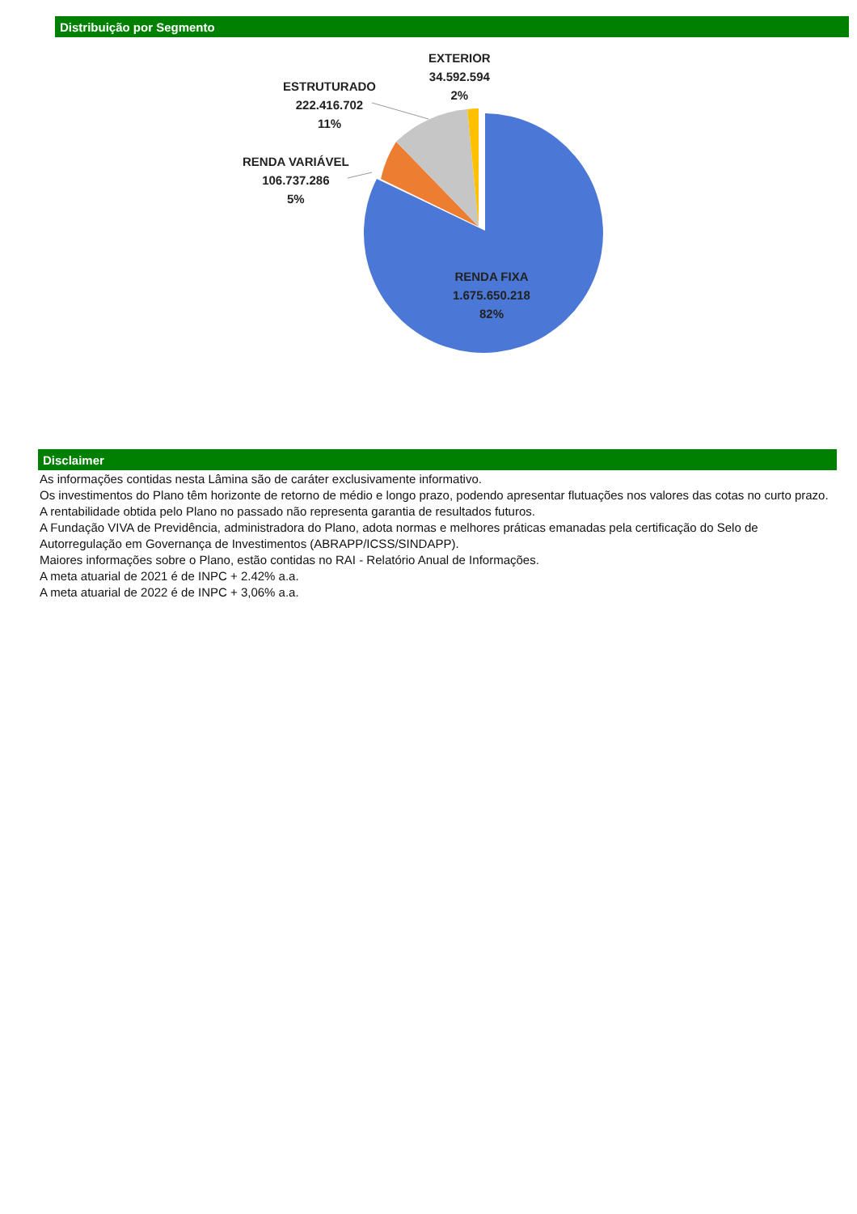Distribuição por Segmento
EXTERIOR
34.592.594
2%
ESTRUTURADO
222.416.702
11%
RENDA VARIÁVEL
106.737.286
5%
RENDA FIXA
1.675.650.218
82%
Disclaimer
As informações contidas nesta Lâmina são de caráter exclusivamente informativo.
Os investimentos do Plano têm horizonte de retorno de médio e longo prazo, podendo apresentar flutuações nos valores das cotas no curto prazo.
A rentabilidade obtida pelo Plano no passado não representa garantia de resultados futuros.
A Fundação VIVA de Previdência, administradora do Plano, adota normas e melhores práticas emanadas pela certificação do Selo de Autorregulação em Governança de Investimentos (ABRAPP/ICSS/SINDAPP).
Maiores informações sobre o Plano, estão contidas no RAI - Relatório Anual de Informações.
A meta atuarial de 2021 é de INPC + 2.42% a.a.
A meta atuarial de 2022 é de INPC + 3,06% a.a.